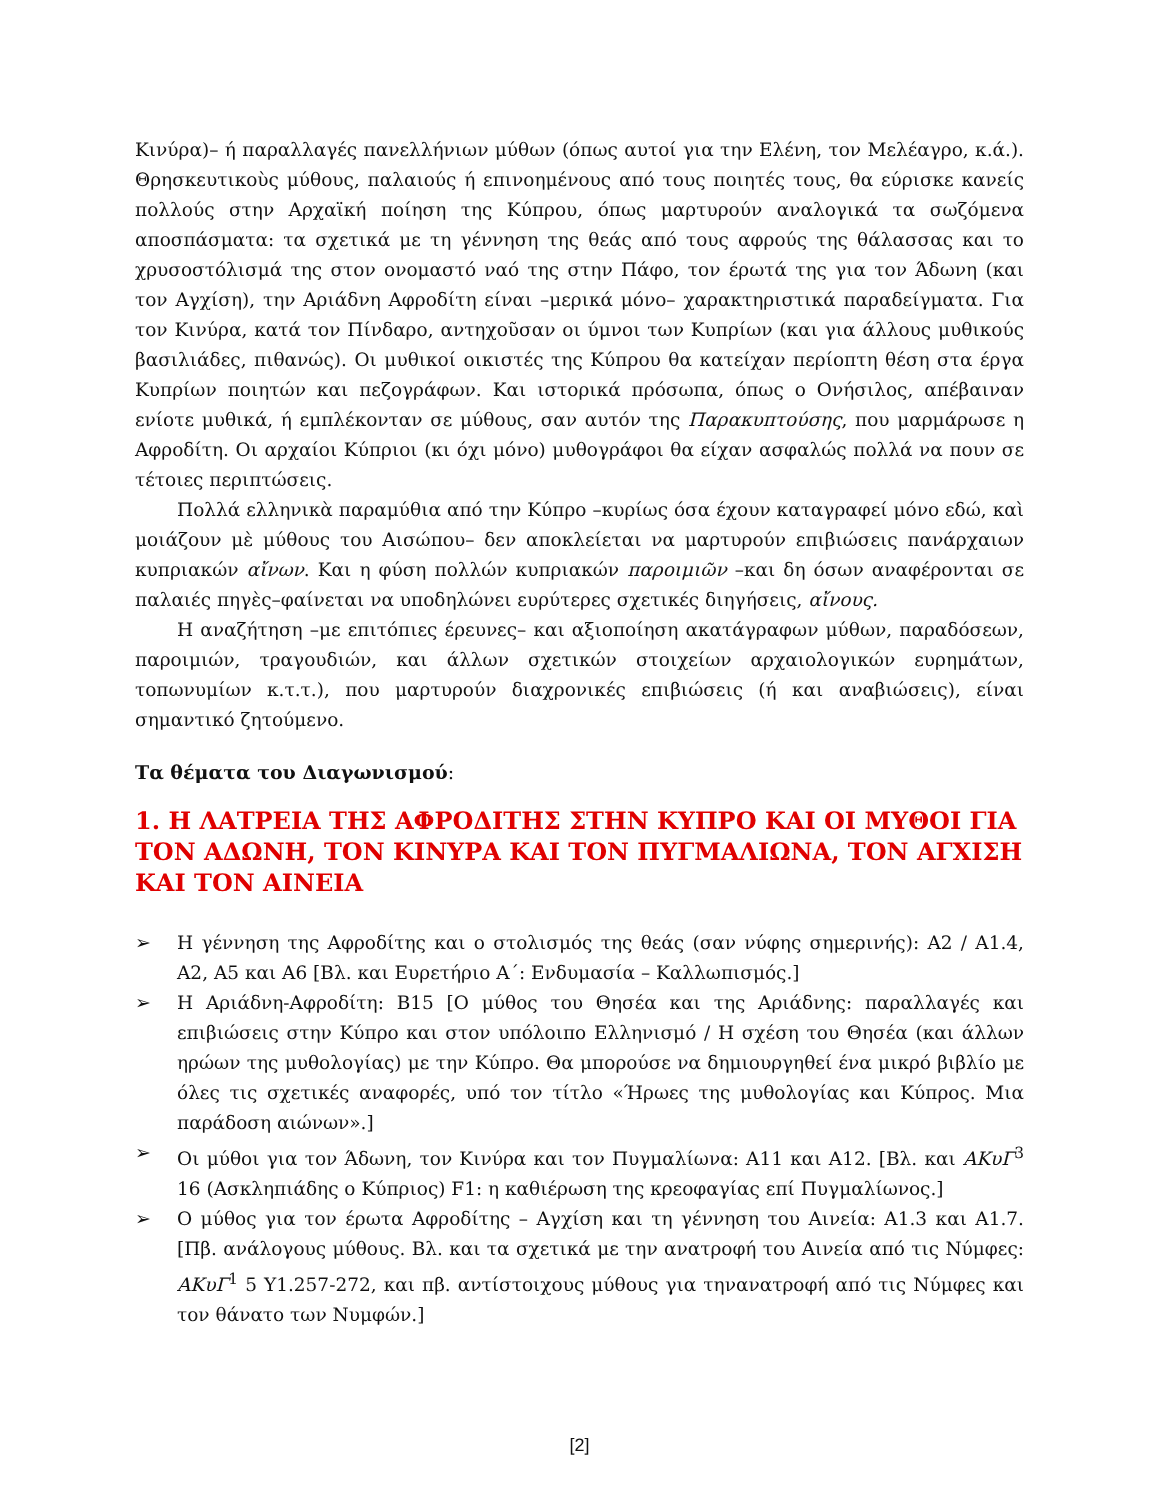Κινύρα)– ή παραλλαγές πανελλήνιων μύθων (όπως αυτοί για την Ελένη, τον Μελέαγρο, κ.ά.). Θρησκευτικοὺς μύθους, παλαιούς ή επινοημένους από τους ποιητές τους, θα εύρισκε κανείς πολλούς στην Αρχαϊκή ποίηση της Κύπρου, όπως μαρτυρούν αναλογικά τα σωζόμενα αποσπάσματα: τα σχετικά με τη γέννηση της θεάς από τους αφρούς της θάλασσας και το χρυσοστόλισμά της στον ονομαστό ναό της στην Πάφο, τον έρωτά της για τον Άδωνη (και τον Αγχίση), την Αριάδνη Αφροδίτη είναι –μερικά μόνο– χαρακτηριστικά παραδείγματα. Για τον Κινύρα, κατά τον Πίνδαρο, αντηχοῦσαν οι ύμνοι των Κυπρίων (και για άλλους μυθικούς βασιλιάδες, πιθανώς). Οι μυθικοί οικιστές της Κύπρου θα κατείχαν περίοπτη θέση στα έργα Κυπρίων ποιητών και πεζογράφων. Και ιστορικά πρόσωπα, όπως ο Ονήσιλος, απέβαιναν ενίοτε μυθικά, ή εμπλέκονταν σε μύθους, σαν αυτόν της Παρακυπτούσης, που μαρμάρωσε η Αφροδίτη. Οι αρχαίοι Κύπριοι (κι όχι μόνο) μυθογράφοι θα είχαν ασφαλώς πολλά να πουν σε τέτοιες περιπτώσεις.
Πολλά ελληνικὰ παραμύθια από την Κύπρο –κυρίως όσα έχουν καταγραφεί μόνο εδώ, καὶ μοιάζουν μὲ μύθους του Αισώπου– δεν αποκλείεται να μαρτυρούν επιβιώσεις πανάρχαιων κυπριακών αἴνων. Και η φύση πολλών κυπριακών παροιμιῶν –και δη όσων αναφέρονται σε παλαιές πηγὲς–φαίνεται να υποδηλώνει ευρύτερες σχετικές διηγήσεις, αἴνους.
Η αναζήτηση –με επιτόπιες έρευνες– και αξιοποίηση ακατάγραφων μύθων, παραδόσεων, παροιμιών, τραγουδιών, και άλλων σχετικών στοιχείων αρχαιολογικών ευρημάτων, τοπωνυμίων κ.τ.τ.), που μαρτυρούν διαχρονικές επιβιώσεις (ή και αναβιώσεις), είναι σημαντικό ζητούμενο.
Τα θέματα του Διαγωνισμού:
1. Η ΛΑΤΡΕΙΑ ΤΗΣ ΑΦΡΟΔΙΤΗΣ ΣΤΗΝ ΚΥΠΡΟ ΚΑΙ ΟΙ ΜΥΘΟΙ ΓΙΑ ΤΟΝ ΑΔΩΝΗ, ΤΟΝ ΚΙΝΥΡΑ ΚΑΙ ΤΟΝ ΠΥΓΜΑΛΙΩΝΑ, ΤΟΝ ΑΓΧΙΣΗ ΚΑΙ ΤΟΝ ΑΙΝΕΙΑ
➢ Η γέννηση της Αφροδίτης και ο στολισμός της θεάς (σαν νύφης σημερινής): Α2 / Α1.4, Α2, Α5 και Α6 [Βλ. και Ευρετήριο Α΄: Ενδυμασία – Καλλωπισμός.]
➢ Η Αριάδνη-Αφροδίτη: Β15 [Ο μύθος του Θησέα και της Αριάδνης: παραλλαγές και επιβιώσεις στην Κύπρο και στον υπόλοιπο Ελληνισμό / Η σχέση του Θησέα (και άλλων ηρώων της μυθολογίας) με την Κύπρο. Θα μπορούσε να δημιουργηθεί ένα μικρό βιβλίο με όλες τις σχετικές αναφορές, υπό τον τίτλο «Ήρωες της μυθολογίας και Κύπρος. Μια παράδοση αιώνων».]
➢ Οι μύθοι για τον Άδωνη, τον Κινύρα και τον Πυγμαλίωνα: Α11 και Α12. [Βλ. και ΑΚυΓ<sup>3</sup> 16 (Ασκληπιάδης ο Κύπριος) F1: η καθιέρωση της κρεοφαγίας επί Πυγμαλίωνος.]
➢ Ο μύθος για τον έρωτα Αφροδίτης – Αγχίση και τη γέννηση του Αινεία: Α1.3 και Α1.7. [Πβ. ανάλογους μύθους. Βλ. και τα σχετικά με την ανατροφή του Αινεία από τις Νύμφες: ΑΚυΓ<sup>1</sup> 5 Υ1.257-272, και πβ. αντίστοιχους μύθους για τηνανατροφή από τις Νύμφες και τον θάνατο των Νυμφών.]
[2]